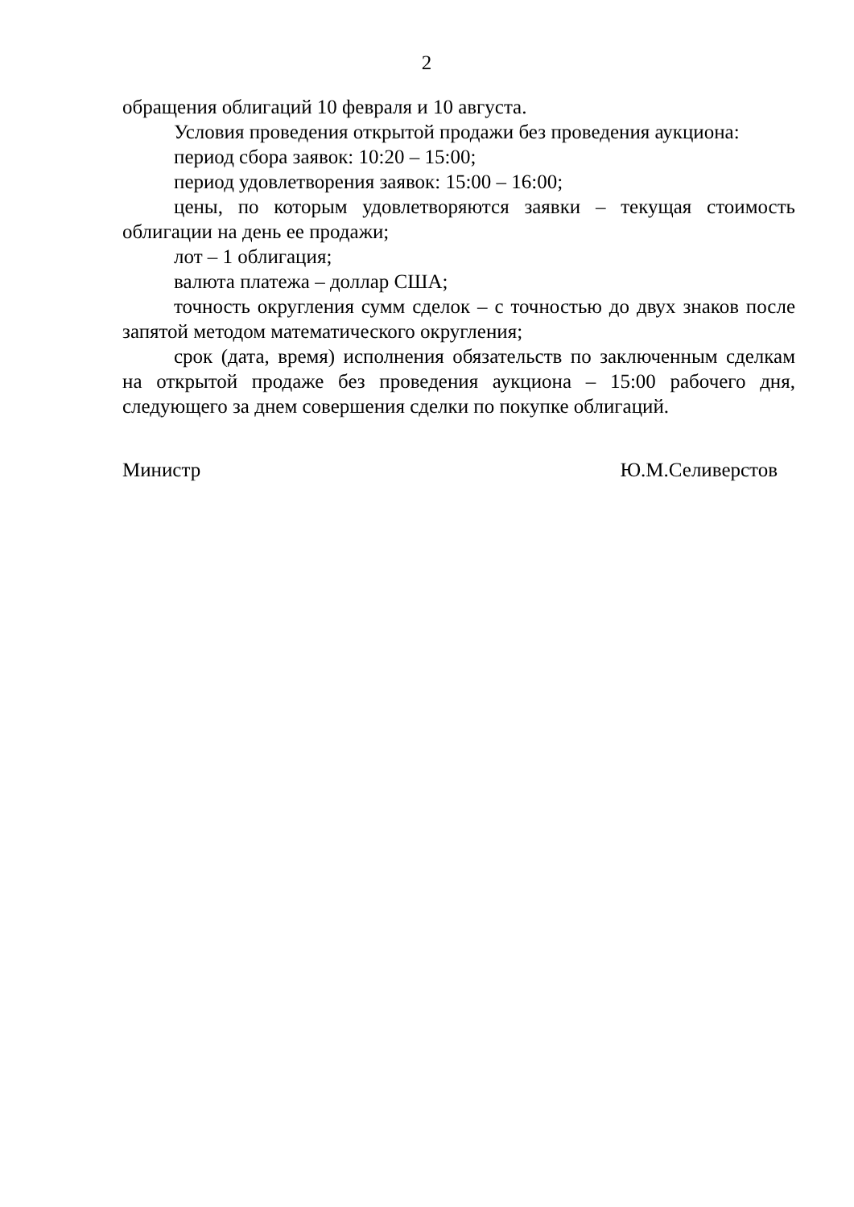2
обращения облигаций 10 февраля и 10 августа.
Условия проведения открытой продажи без проведения аукциона:
период сбора заявок: 10:20 – 15:00;
период удовлетворения заявок: 15:00 – 16:00;
цены, по которым удовлетворяются заявки – текущая стоимость облигации на день ее продажи;
лот – 1 облигация;
валюта платежа – доллар США;
точность округления сумм сделок – с точностью до двух знаков после запятой методом математического округления;
срок (дата, время) исполнения обязательств по заключенным сделкам на открытой продаже без проведения аукциона – 15:00 рабочего дня, следующего за днем совершения сделки по покупке облигаций.
Министр Ю.М.Селиверстов